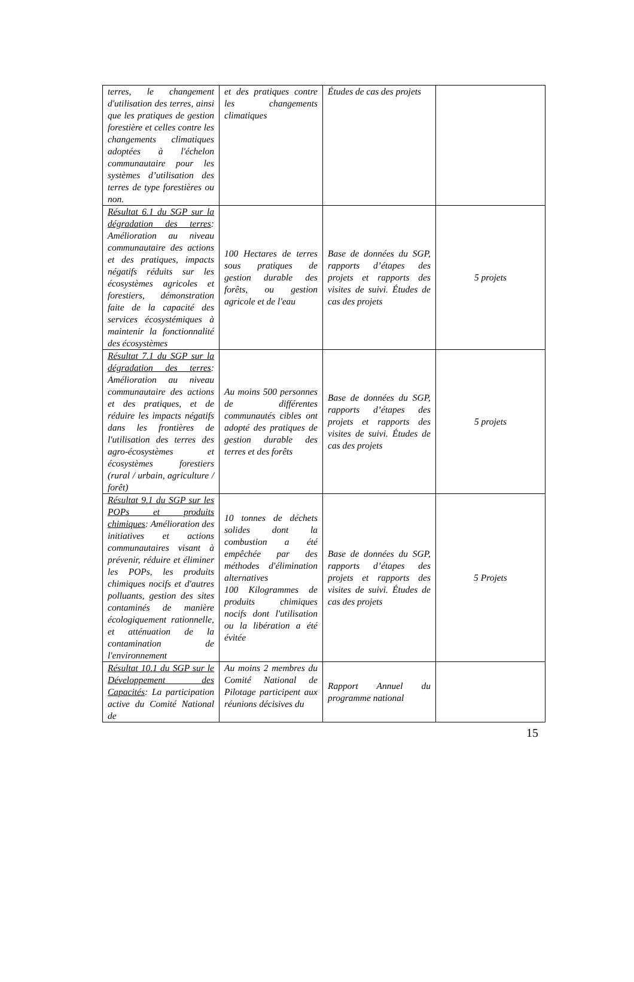| terres, le changement d'utilisation des terres, ainsi que les pratiques de gestion forestière et celles contre les changements climatiques adoptées à l'échelon communautaire pour les systèmes d’utilisation des terres de type forestières ou non. | et des pratiques contre les changements climatiques | Études de cas des projets | |
| Résultat 6.1 du SGP sur la dégradation des terres : Amélioration au niveau communautaire des actions et des pratiques, impacts négatifs réduits sur les écosystèmes agricoles et forestiers, démonstration faite de la capacité des services écosystémiques à maintenir la fonctionnalité des écosystèmes | 100 Hectares de terres sous pratiques de gestion durable des forêts, ou gestion agricole et de l'eau | Base de données du SGP, rapports d’étapes des projets et rapports des visites de suivi. Études de cas des projets | 5 projets |
| Résultat 7.1 du SGP sur la dégradation des terres : Amélioration au niveau communautaire des actions et des pratiques, et de réduire les impacts négatifs dans les frontières de l'utilisation des terres des agro-écosystèmes et écosystèmes forestiers (rural / urbain, agriculture / forêt) | Au moins 500 personnes de différentes communautés cibles ont adopté des pratiques de gestion durable des terres et des forêts | Base de données du SGP, rapports d’étapes des projets et rapports des visites de suivi. Études de cas des projets | 5 projets |
| Résultat 9.1 du SGP sur les POPs et produits chimiques : Amélioration des initiatives et actions communautaires visant à prévenir, réduire et éliminer les POPs, les produits chimiques nocifs et d'autres polluants, gestion des sites contaminés de manière écologiquement rationnelle, et atténuation de la contamination de l'environnement | 10 tonnes de déchets solides dont la combustion a été empêchée par des méthodes d'élimination alternatives 100 Kilogrammes de produits chimiques nocifs dont l'utilisation ou la libération a été évitée | Base de données du SGP, rapports d’étapes des projets et rapports des visites de suivi. Études de cas des projets | 5 Projets |
| Résultat 10.1 du SGP sur le Développement des Capacités : La participation active du Comité National de | Au moins 2 membres du Comité National de Pilotage participent aux réunions décisives du | Rapport Annuel du programme national | |
15